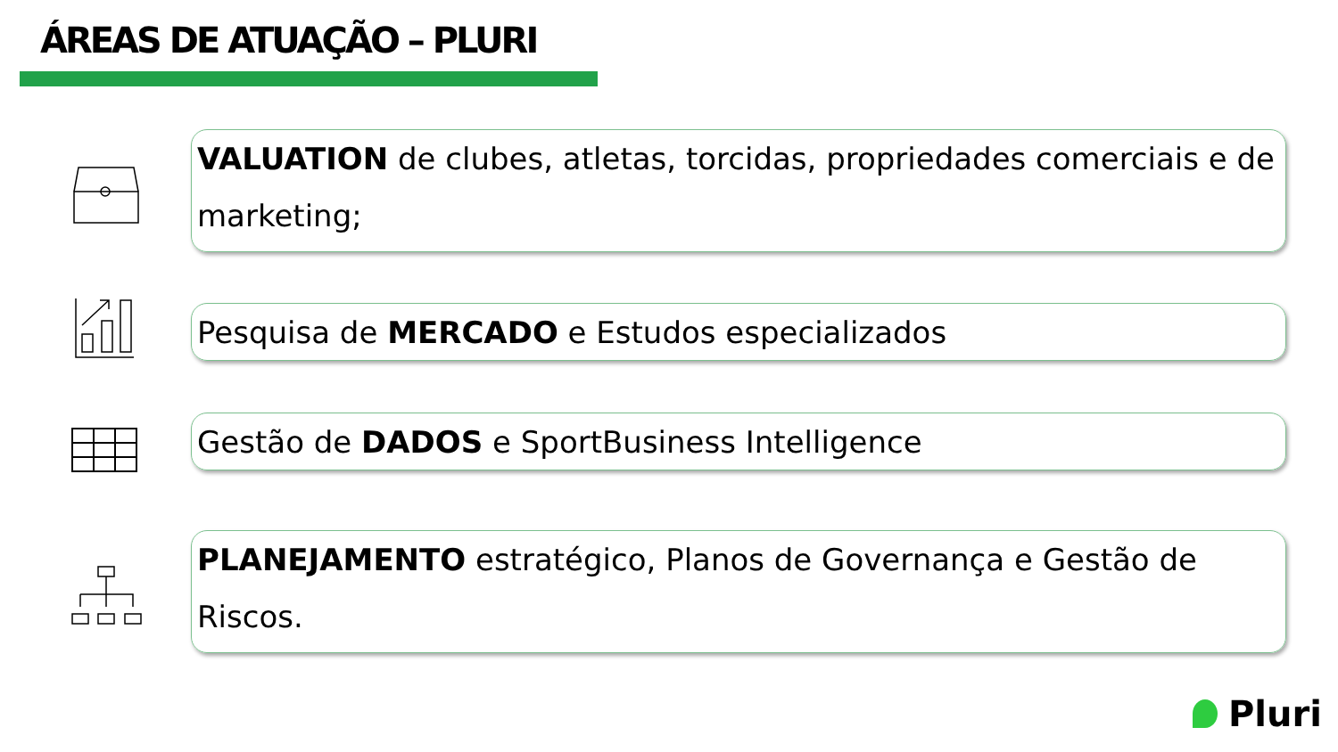ÁREAS DE ATUAÇÃO – PLURI
VALUATION de clubes, atletas, torcidas, propriedades comerciais e de marketing;
Pesquisa de MERCADO e Estudos especializados
Gestão de DADOS e SportBusiness Intelligence
PLANEJAMENTO estratégico, Planos de Governança e Gestão de Riscos.
Pluri